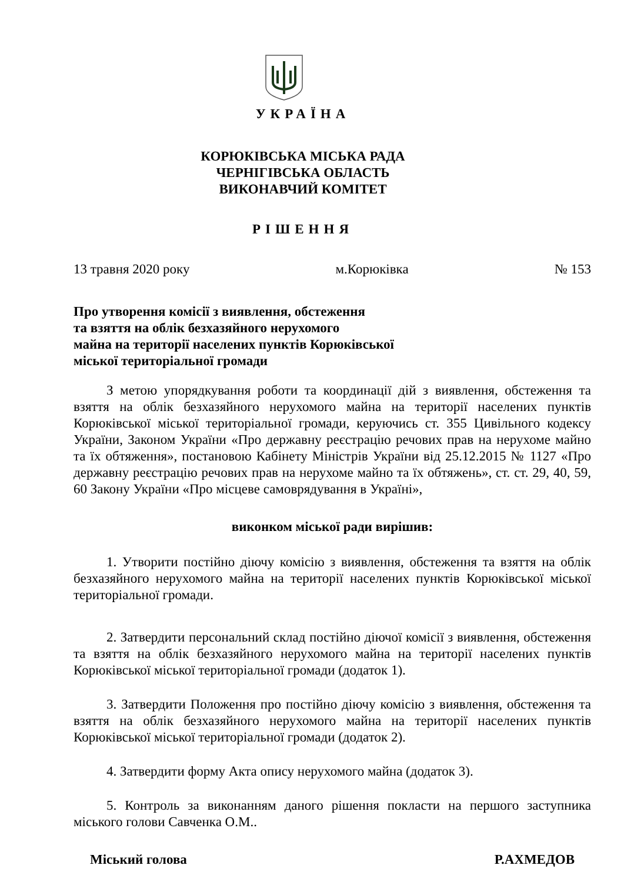УКРАЇНА
КОРЮКІВСЬКА МІСЬКА РАДА
ЧЕРНІГІВСЬКА ОБЛАСТЬ
ВИКОНАВЧИЙ КОМІТЕТ
РІШЕННЯ
13 травня 2020 року м.Корюківка № 153
Про утворення комісії з виявлення, обстеження
та взяття на облік безхазяйного нерухомого
майна на території населених пунктів Корюківської
міської територіальної громади
З метою упорядкування роботи та координації дій з виявлення, обстеження та взяття на облік безхазяйного нерухомого майна на території населених пунктів Корюківської міської територіальної громади, керуючись ст. 355 Цивільного кодексу України, Законом України «Про державну реєстрацію речових прав на нерухоме майно та їх обтяження», постановою Кабінету Міністрів України від 25.12.2015 № 1127 «Про державну реєстрацію речових прав на нерухоме майно та їх обтяжень», ст. ст. 29, 40, 59, 60 Закону України «Про місцеве самоврядування в Україні»,
виконком міської ради вирішив:
1. Утворити постійно діючу комісію з виявлення, обстеження та взяття на облік безхазяйного нерухомого майна на території населених пунктів Корюківської міської територіальної громади.
2. Затвердити персональний склад постійно діючої комісії з виявлення, обстеження та взяття на облік безхазяйного нерухомого майна на території населених пунктів Корюківської міської територіальної громади (додаток 1).
3. Затвердити Положення про постійно діючу комісію з виявлення, обстеження та взяття на облік безхазяйного нерухомого майна на території населених пунктів Корюківської міської територіальної громади (додаток 2).
4. Затвердити форму Акта опису нерухомого майна (додаток 3).
5. Контроль за виконанням даного рішення покласти на першого заступника міського голови Савченка О.М..
Міський голова Р.АХМЕДОВ